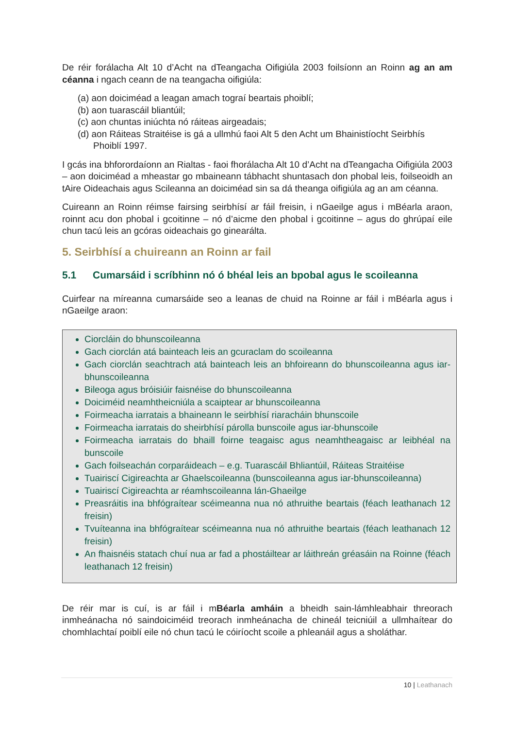De réir forálacha Alt 10 d’Acht na dTeangacha Oifigiúla 2003 foilsíonn an Roinn ag an am céanna i ngach ceann de na teangacha oifigiúla:
(a) aon doiciméad a leagan amach tograí beartais phoiblí;
(b) aon tuarascáil bliantúil;
(c) aon chuntas iniúchta nó ráiteas airgeadais;
(d) aon Ráiteas Straitéise is gá a ullmhú faoi Alt 5 den Acht um Bhainistíocht Seirbhís Phoiblí 1997.
I gcás ina bhforordaíonn an Rialtas - faoi fhorálacha Alt 10 d’Acht na dTeangacha Oifigiúla 2003 – aon doiciméad a mheastar go mbaineann tábhacht shuntasach don phobal leis, foilseoidh an tAire Oideachais agus Scileanna an doiciméad sin sa dá theanga oifigiúla ag an am céanna.
Cuireann an Roinn réimse fairsing seirbhísí ar fáil freisin, i nGaeilge agus i mBéarla araon, roinnt acu don phobal i gcoitinne – nó d’aicme den phobal i gcoitinne – agus do ghrúpaí eile chun tacú leis an gcóras oideachais go ginearálta.
5. Seirbhísí a chuireann an Roinn ar fail
5.1 Cumarsáid i scríbhinn nó ó bhéal leis an bpobal agus le scoileanna
Cuirfear na míreanna cumarsáide seo a leanas de chuid na Roinne ar fáil i mBéarla agus i nGaeilge araon:
Ciorcláin do bhunscoileanna
Gach ciorclán atá bainteach leis an gcuraclam do scoileanna
Gach ciorclán seachtrach atá bainteach leis an bhfoireann do bhunscoileanna agus iar-bhunscoileanna
Bileoga agus bróisiúir faisnéise do bhunscoileanna
Doiciméid neamhtheicniúla a scaiptear ar bhunscoileanna
Foirmeacha iarratais a bhaineann le seirbhísí riaracháin bhunscoile
Foirmeacha iarratais do sheirbhísí párolla bunscoile agus iar-bhunscoile
Foirmeacha iarratais do bhaill foirne teagaisc agus neamhtheagaisc ar leibhéal na bunscoile
Gach foilseachán corparáideach – e.g. Tuarascáil Bhliantúil, Ráiteas Straitéise
Tuairiscí Cigireachta ar Ghaelscoileanna (bunscoileanna agus iar-bhunscoileanna)
Tuairiscí Cigireachta ar réamhscoileanna lán-Ghaeilge
Preasráitis ina bhfógraítear scéimeanna nua nó athruithe beartais (féach leathanach 12 freisin)
Tvuíteanna ina bhfógraítear scéimeanna nua nó athruithe beartais (féach leathanach 12 freisin)
An fhaisnéis statach chuí nua ar fad a phostáiltear ar láithreán gréasáin na Roinne (féach leathanach 12 freisin)
De réir mar is cuí, is ar fáil i mBéarla amháin a bheidh sain-lámhleabhair threorach inmheánacha nó saindoiciméid treorach inmheánacha de chineál teicniúil a ullmhaítear do chomhlachtaí poiblí eile nó chun tacú le cóiríocht scoile a phleanáil agus a sholáthar.
10 | Leathanach